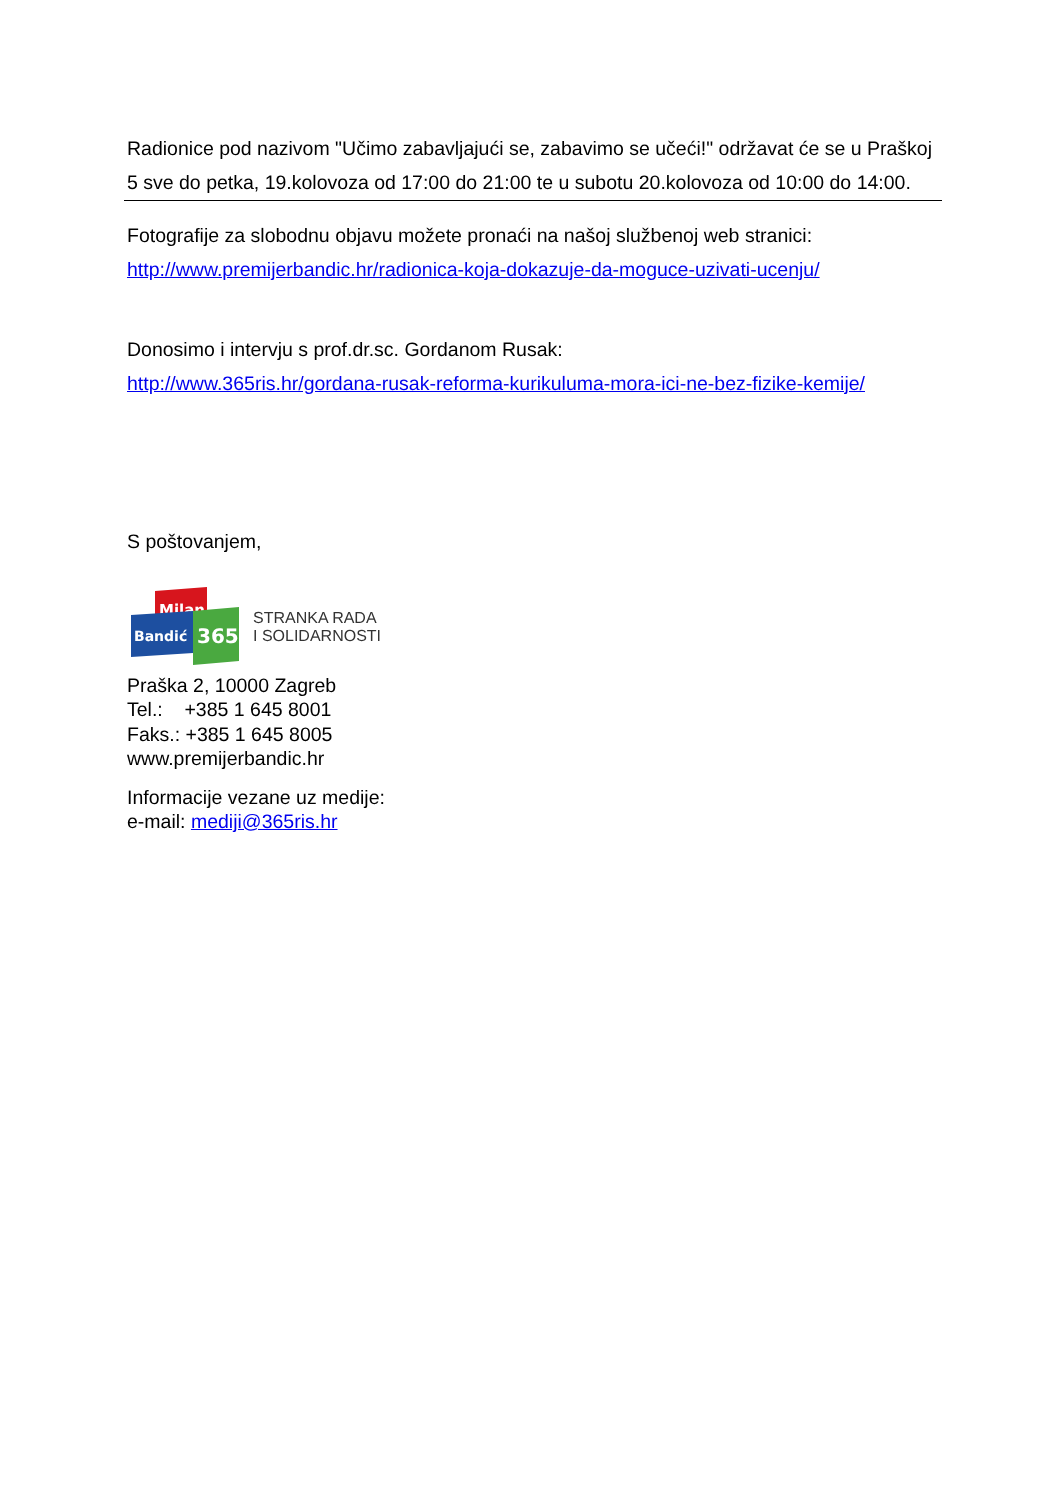Radionice pod nazivom "Učimo zabavljajući se, zabavimo se učeći!" održavat će se u Praškoj 5 sve do petka, 19.kolovoza od 17:00 do 21:00 te u subotu 20.kolovoza od 10:00 do 14:00.
Fotografije za slobodnu objavu možete pronaći na našoj službenoj web stranici:
http://www.premijerbandic.hr/radionica-koja-dokazuje-da-moguce-uzivati-ucenju/
Donosimo i intervju s prof.dr.sc. Gordanom Rusak:
http://www.365ris.hr/gordana-rusak-reforma-kurikuluma-mora-ici-ne-bez-fizike-kemije/
S poštovanjem,
Milan
Bandić
365
STRANKA RADA
I SOLIDARNOSTI
Praška 2, 10000 Zagreb
Tel.: +385 1 645 8001
Faks.: +385 1 645 8005
www.premijerbandic.hr
Informacije vezane uz medije:
e-mail: mediji@365ris.hr